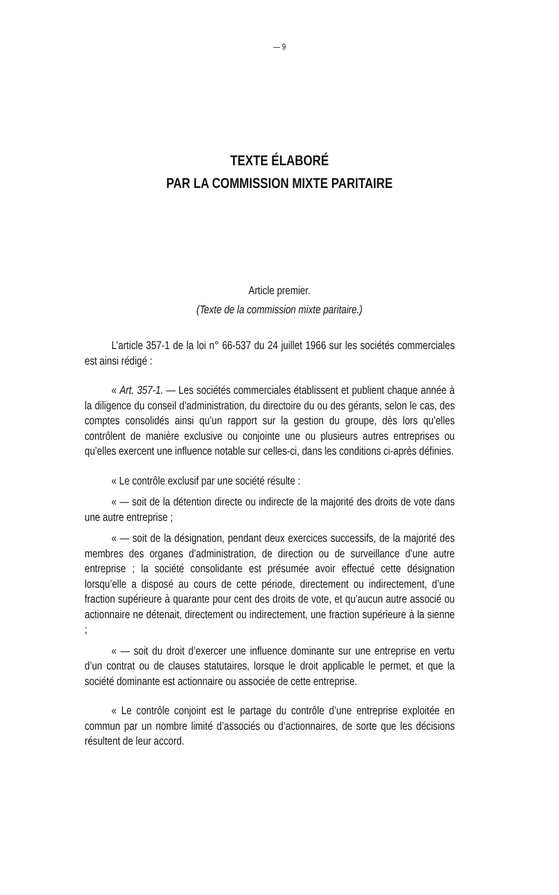— 9
TEXTE ÉLABORÉ
PAR LA COMMISSION MIXTE PARITAIRE
Article premier.
(Texte de la commission mixte paritaire.)
L’article 357-1 de la loi n° 66-537 du 24 juillet 1966 sur les sociétés commerciales est ainsi rédigé :
« Art. 357-1. — Les sociétés commerciales établissent et publient chaque année à la diligence du conseil d’administration, du directoire du ou des gérants, selon le cas, des comptes consolidés ainsi qu’un rapport sur la gestion du groupe, dès lors qu’elles contrôlent de manière exclusive ou conjointe une ou plusieurs autres entreprises ou qu’elles exercent une influence notable sur celles-ci, dans les conditions ci-après définies.
« Le contrôle exclusif par une société résulte :
« — soit de la détention directe ou indirecte de la majorité des droits de vote dans une autre entreprise ;
« — soit de la désignation, pendant deux exercices successifs, de la majorité des membres des organes d’administration, de direction ou de surveillance d’une autre entreprise ; la société consolidante est présumée avoir effectué cette désignation lorsqu’elle a disposé au cours de cette période, directement ou indirectement, d’une fraction supérieure à quarante pour cent des droits de vote, et qu’aucun autre associé ou actionnaire ne détenait, directement ou indirectement, une fraction supérieure à la sienne ;
« — soit du droit d’exercer une influence dominante sur une entreprise en vertu d’un contrat ou de clauses statutaires, lorsque le droit applicable le permet, et que la société dominante est actionnaire ou associée de cette entreprise.
« Le contrôle conjoint est le partage du contrôle d’une entreprise exploitée en commun par un nombre limité d’associés ou d’actionnaires, de sorte que les décisions résultent de leur accord.